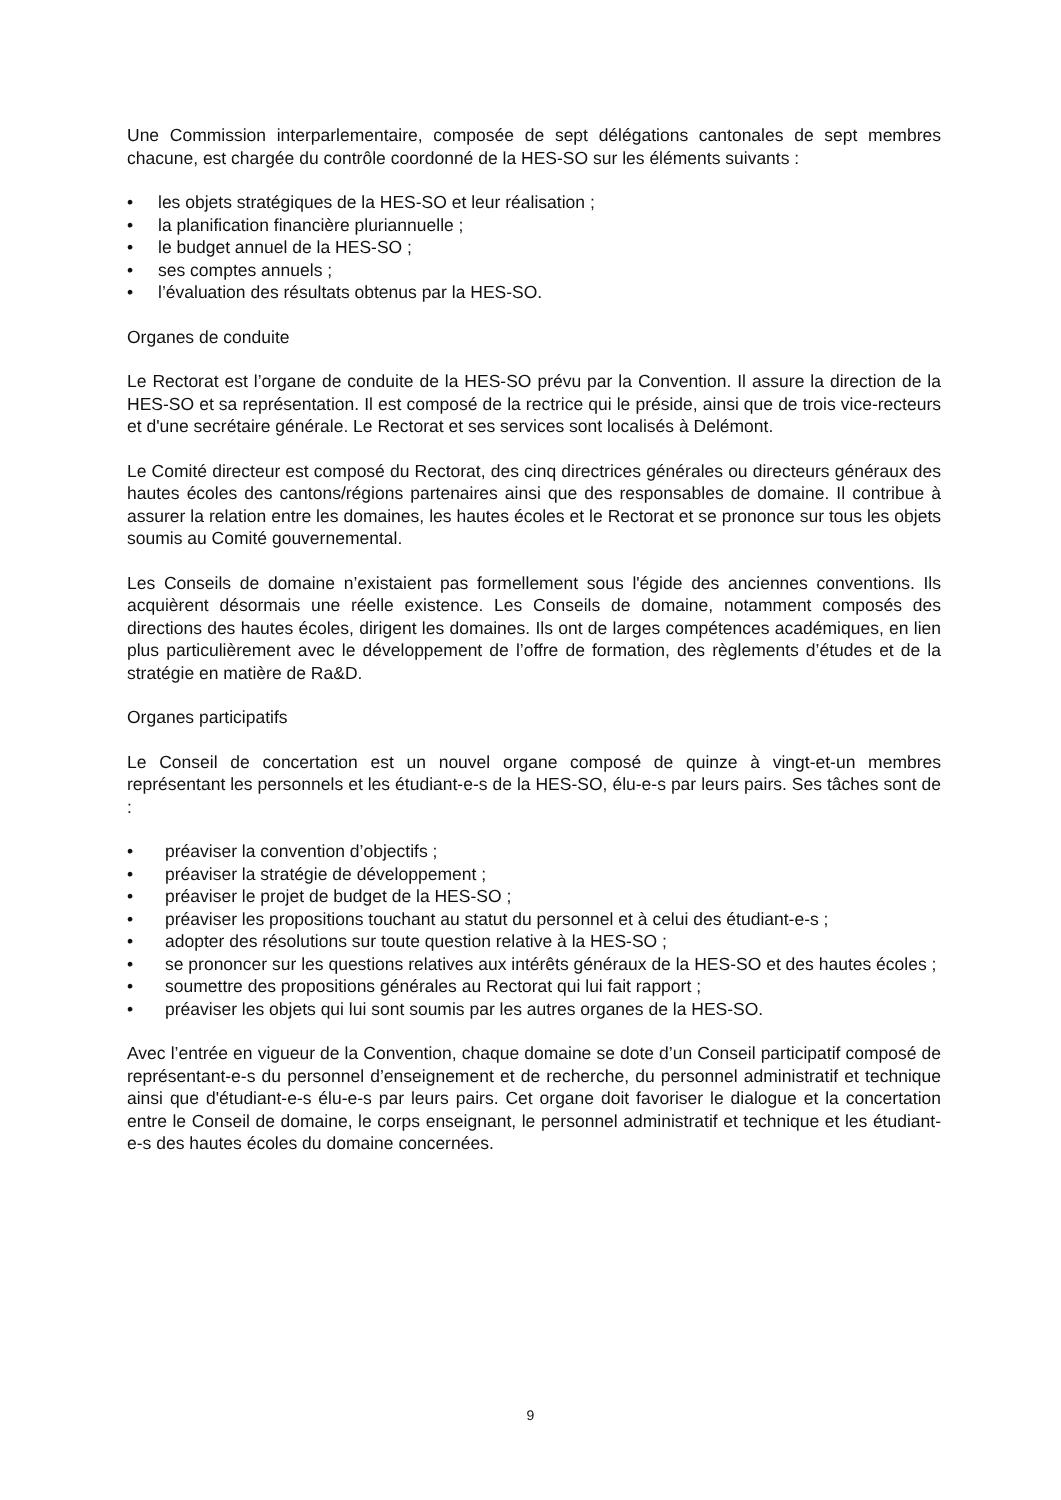Une Commission interparlementaire, composée de sept délégations cantonales de sept membres chacune, est chargée du contrôle coordonné de la HES-SO sur les éléments suivants :
• les objets stratégiques de la HES-SO et leur réalisation ;
• la planification financière pluriannuelle ;
• le budget annuel de la HES-SO ;
• ses comptes annuels ;
• l’évaluation des résultats obtenus par la HES-SO.
Organes de conduite
Le Rectorat est l’organe de conduite de la HES-SO prévu par la Convention. Il assure la direction de la HES-SO et sa représentation. Il est composé de la rectrice qui le préside, ainsi que de trois vice-recteurs et d'une secrétaire générale. Le Rectorat et ses services sont localisés à Delémont.
Le Comité directeur est composé du Rectorat, des cinq directrices générales ou directeurs généraux des hautes écoles des cantons/régions partenaires ainsi que des responsables de domaine. Il contribue à assurer la relation entre les domaines, les hautes écoles et le Rectorat et se prononce sur tous les objets soumis au Comité gouvernemental.
Les Conseils de domaine n’existaient pas formellement sous l'égide des anciennes conventions. Ils acquièrent désormais une réelle existence. Les Conseils de domaine, notamment composés des directions des hautes écoles, dirigent les domaines. Ils ont de larges compétences académiques, en lien plus particulièrement avec le développement de l’offre de formation, des règlements d’études et de la stratégie en matière de Ra&D.
Organes participatifs
Le Conseil de concertation est un nouvel organe composé de quinze à vingt-et-un membres représentant les personnels et les étudiant-e-s de la HES-SO, élu-e-s par leurs pairs. Ses tâches sont de :
• préaviser la convention d’objectifs ;
• préaviser la stratégie de développement ;
• préaviser le projet de budget de la HES-SO ;
• préaviser les propositions touchant au statut du personnel et à celui des étudiant-e-s ;
• adopter des résolutions sur toute question relative à la HES-SO ;
• se prononcer sur les questions relatives aux intérêts généraux de la HES-SO et des hautes écoles ;
• soumettre des propositions générales au Rectorat qui lui fait rapport ;
• préaviser les objets qui lui sont soumis par les autres organes de la HES-SO.
Avec l’entrée en vigueur de la Convention, chaque domaine se dote d’un Conseil participatif composé de représentant-e-s du personnel d’enseignement et de recherche, du personnel administratif et technique ainsi que d'étudiant-e-s élu-e-s par leurs pairs. Cet organe doit favoriser le dialogue et la concertation entre le Conseil de domaine, le corps enseignant, le personnel administratif et technique et les étudiant-e-s des hautes écoles du domaine concernées.
9